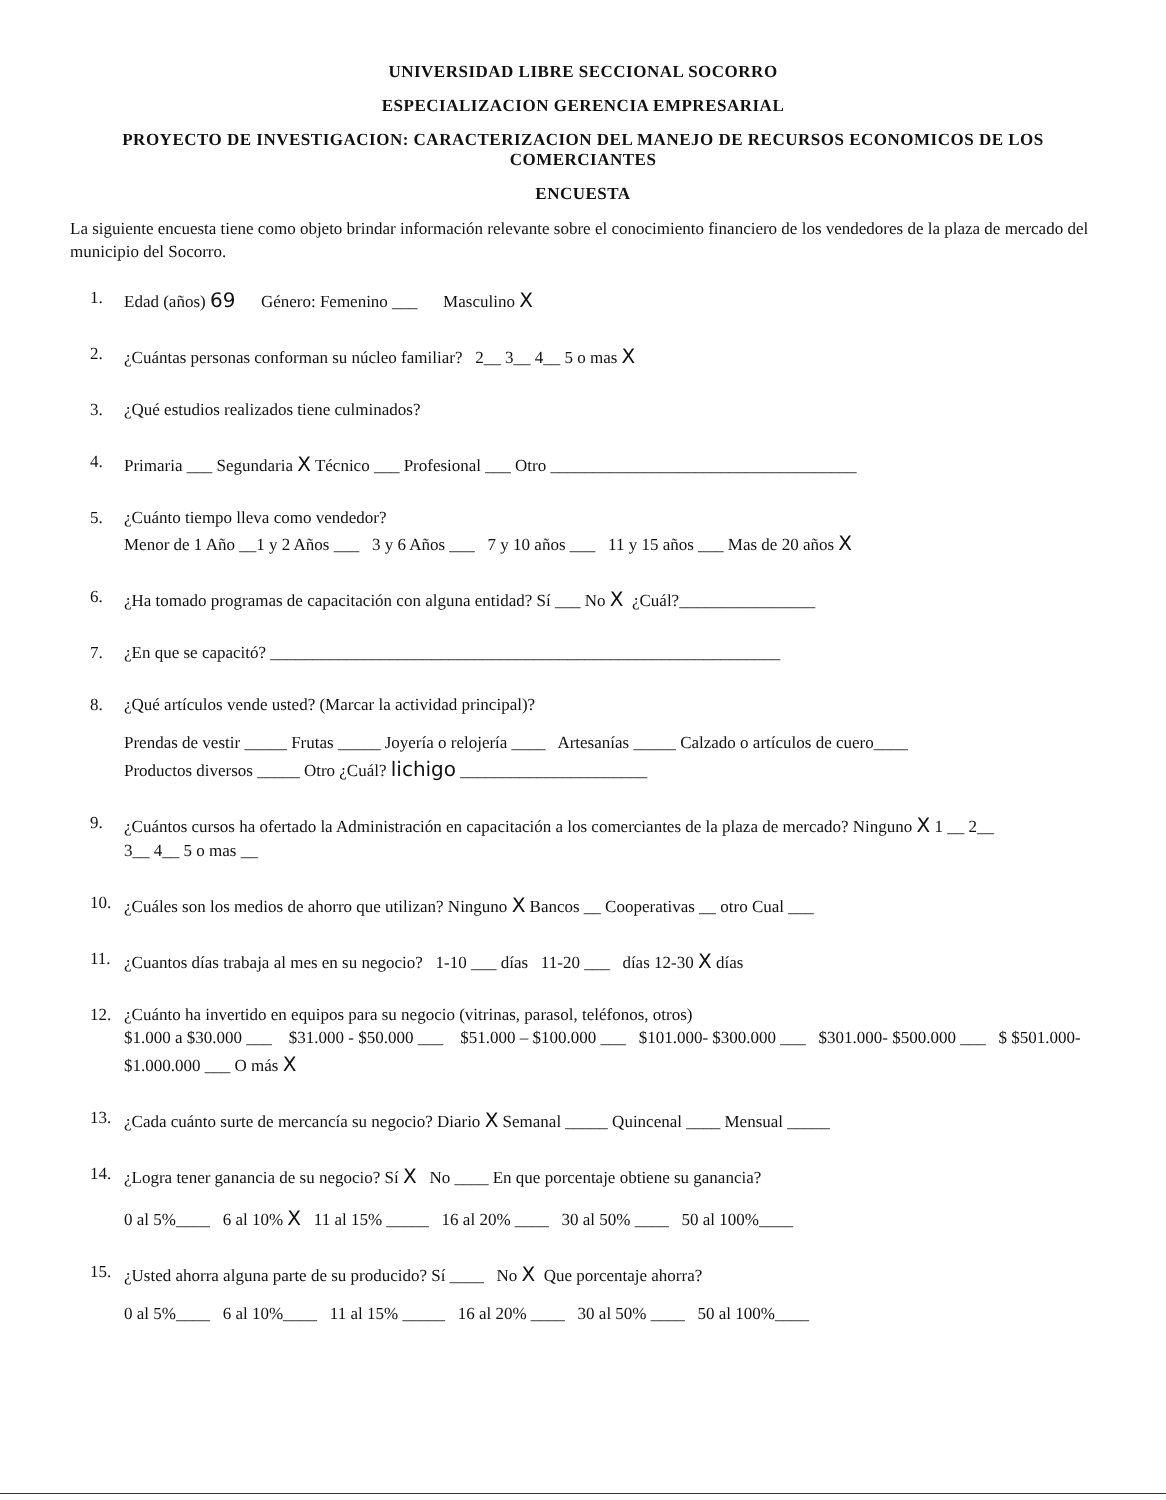UNIVERSIDAD LIBRE SECCIONAL SOCORRO
ESPECIALIZACION GERENCIA EMPRESARIAL
PROYECTO DE INVESTIGACION: CARACTERIZACION DEL MANEJO DE RECURSOS ECONOMICOS DE LOS COMERCIANTES
ENCUESTA
La siguiente encuesta tiene como objeto brindar información relevante sobre el conocimiento financiero de los vendedores de la plaza de mercado del municipio del Socorro.
1. Edad (años) 69 Género: Femenino ___ Masculino X
2. ¿Cuántas personas conforman su núcleo familiar? 2__ 3__ 4__ 5 o mas X
3. ¿Qué estudios realizados tiene culminados?
4. Primaria ___ Segundaria X Técnico ___ Profesional ___ Otro ____________________________________
5. ¿Cuánto tiempo lleva como vendedor?
Menor de 1 Año __1 y 2 Años ___ 3 y 6 Años ___ 7 y 10 años ___ 11 y 15 años ___ Mas de 20 años X
6. ¿Ha tomado programas de capacitación con alguna entidad? Sí ___ No X ¿Cuál?________________
7. ¿En que se capacitó? ____________________________________________________________
8. ¿Qué artículos vende usted? (Marcar la actividad principal)?
Prendas de vestir _____ Frutas _____ Joyería o relojería ____ Artesanías _____ Calzado o artículos de cuero____
Productos diversos _____ Otro ¿Cuál? lichigo ______________________
9. ¿Cuántos cursos ha ofertado la Administración en capacitación a los comerciantes de la plaza de mercado? Ninguno X 1 __ 2__
3__ 4__ 5 o mas __
10. ¿Cuáles son los medios de ahorro que utilizan? Ninguno X Bancos __ Cooperativas __ otro Cual ___
11. ¿Cuantos días trabaja al mes en su negocio? 1-10 ___ días 11-20 ___ días 12-30 X días
12. ¿Cuánto ha invertido en equipos para su negocio (vitrinas, parasol, teléfonos, otros)
$1.000 a $30.000 ___ $31.000 - $50.000 ___ $51.000 – $100.000 ___ $101.000- $300.000 ___ $301.000- $500.000 ___ $ $501.000- $1.000.000 ___ O más X
13. ¿Cada cuánto surte de mercancía su negocio? Diario X Semanal _____ Quincenal ____ Mensual _____
14. ¿Logra tener ganancia de su negocio? Sí X No ____ En que porcentaje obtiene su ganancia?
0 al 5%____ 6 al 10% X 11 al 15% _____ 16 al 20% ____ 30 al 50% ____ 50 al 100%____
15. ¿Usted ahorra alguna parte de su producido? Sí ____ No X Que porcentaje ahorra?
0 al 5%____ 6 al 10%____ 11 al 15% _____ 16 al 20% ____ 30 al 50% ____ 50 al 100%____